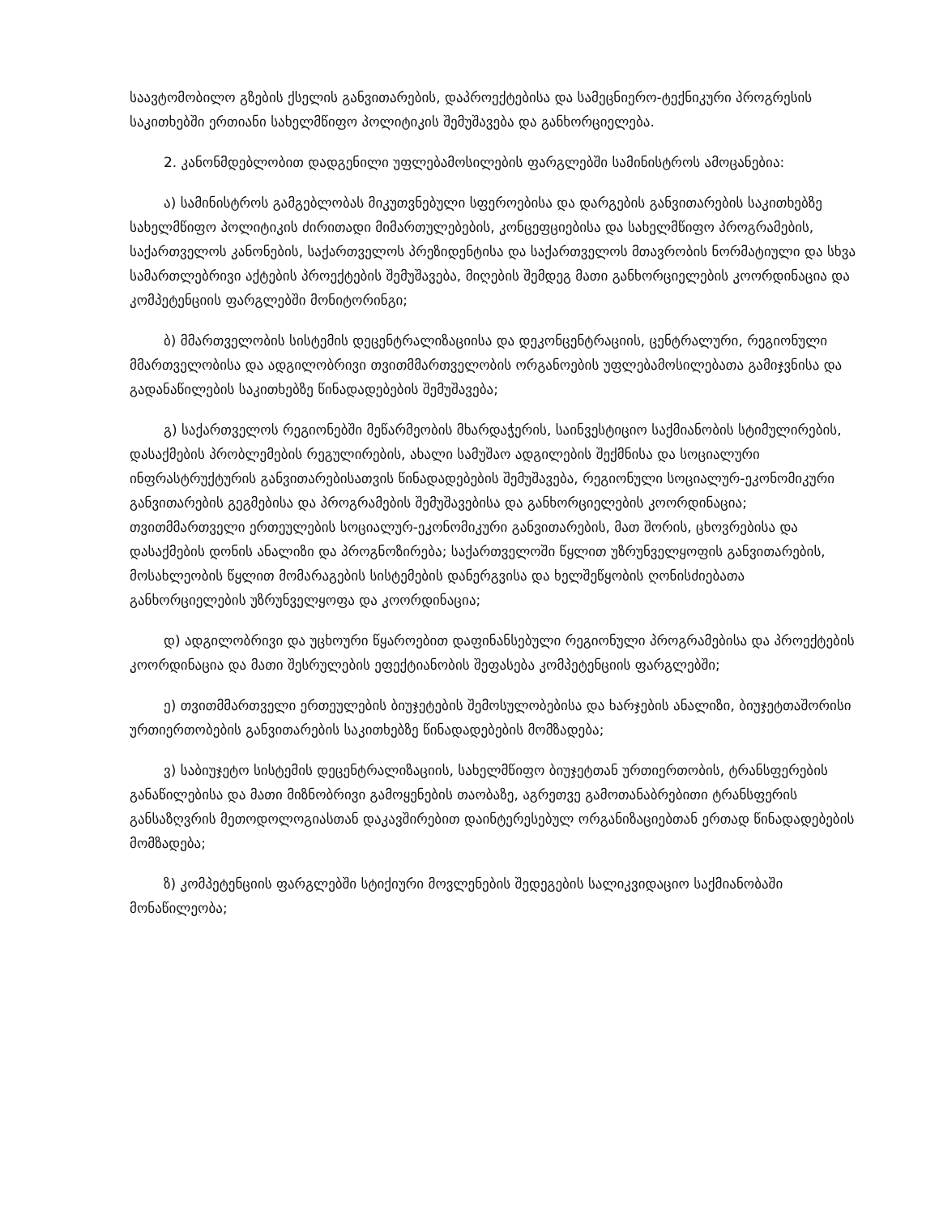საავტომობილო გზების ქსელის განვითარების, დაპროექტებისა და სამეცნიერო-ტექნიკური პროგრესის საკითხებში ერთიანი სახელმწიფო პოლიტიკის შემუშავება და განხორციელება.
2. კანონმდებლობით დადგენილი უფლებამოსილების ფარგლებში სამინისტროს ამოცანებია:
ა) სამინისტროს გამგებლობას მიკუთვნებული სფეროებისა და დარგების განვითარების საკითხებზე სახელმწიფო პოლიტიკის ძირითადი მიმართულებების, კონცეფციებისა და სახელმწიფო პროგრამების, საქართველოს კანონების, საქართველოს პრეზიდენტისა და საქართველოს მთავრობის ნორმატიული და სხვა სამართლებრივი აქტების პროექტების შემუშავება, მიღების შემდეგ მათი განხორციელების კოორდინაცია და კომპეტენციის ფარგლებში მონიტორინგი;
ბ) მმართველობის სისტემის დეცენტრალიზაციისა და დეკონცენტრაციის, ცენტრალური, რეგიონული მმართველობისა და ადგილობრივი თვითმმართველობის ორგანოების უფლებამოსილებათა გამიჯვნისა და გადანაწილების საკითხებზე წინადადებების შემუშავება;
გ) საქართველოს რეგიონებში მეწარმეობის მხარდაჭერის, საინვესტიციო საქმიანობის სტიმულირების, დასაქმების პრობლემების რეგულირების, ახალი სამუშაო ადგილების შექმნისა და სოციალური ინფრასტრუქტურის განვითარებისათვის წინადადებების შემუშავება, რეგიონული სოციალურ-ეკონომიკური განვითარების გეგმებისა და პროგრამების შემუშავებისა და განხორციელების კოორდინაცია; თვითმმართველი ერთეულების სოციალურ-ეკონომიკური განვითარების, მათ შორის, ცხოვრებისა და დასაქმების დონის ანალიზი და პროგნოზირება; საქართველოში წყლით უზრუნველყოფის განვითარების, მოსახლეობის წყლით მომარაგების სისტემების დანერგვისა და ხელშეწყობის ღონისძიებათა განხორციელების უზრუნველყოფა და კოორდინაცია;
დ) ადგილობრივი და უცხოური წყაროებით დაფინანსებული რეგიონული პროგრამებისა და პროექტების კოორდინაცია და მათი შესრულების ეფექტიანობის შეფასება კომპეტენციის ფარგლებში;
ე) თვითმმართველი ერთეულების ბიუჯეტების შემოსულობებისა და ხარჯების ანალიზი, ბიუჯეტთაშორისი ურთიერთობების განვითარების საკითხებზე წინადადებების მომზადება;
ვ) საბიუჯეტო სისტემის დეცენტრალიზაციის, სახელმწიფო ბიუჯეტთან ურთიერთობის, ტრანსფერების განაწილებისა და მათი მიზნობრივი გამოყენების თაობაზე, აგრეთვე გამოთანაბრებითი ტრანსფერის განსაზღვრის მეთოდოლოგიასთან დაკავშირებით დაინტერესებულ ორგანიზაციებთან ერთად წინადადებების მომზადება;
ზ) კომპეტენციის ფარგლებში სტიქიური მოვლენების შედეგების სალიკვიდაციო საქმიანობაში მონაწილეობა;